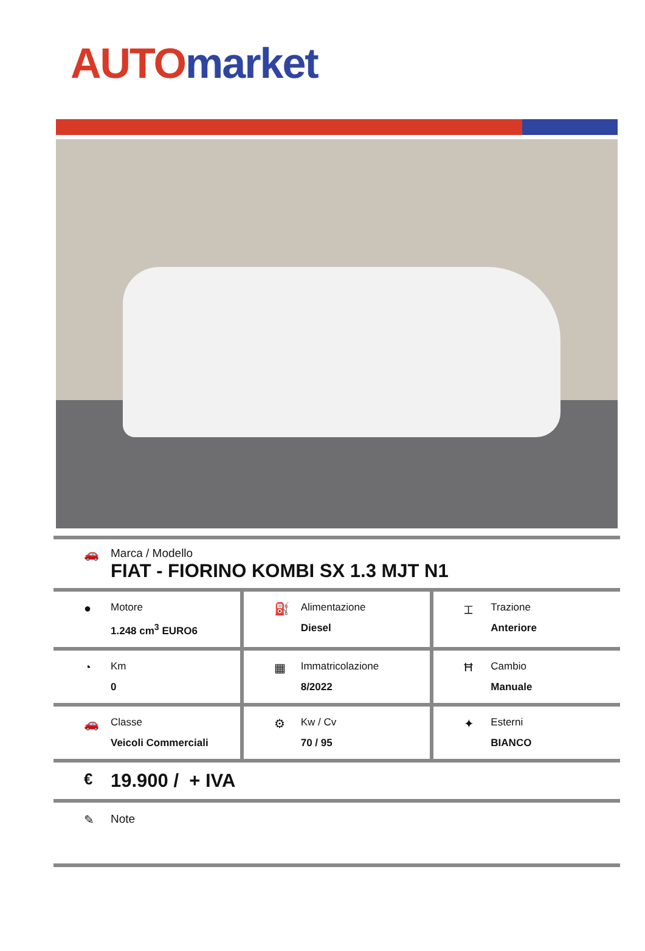AUTO market
🚗 Marca / Modello
FIAT - FIORINO KOMBI SX 1.3 MJT N1
●
Motore
1.248 cm<sup>3</sup> EURO6
⛽
Alimentazione
Diesel
⌶
Trazione
Anteriore
◔
Km
0
▦
Immatricolazione
8/2022
Ħ
Cambio
Manuale
🚗
Classe
Veicoli Commerciali
⚙
Kw / Cv
70 / 95
✦
Esterni
BIANCO
€
19.900 / + IVA
✎ Note